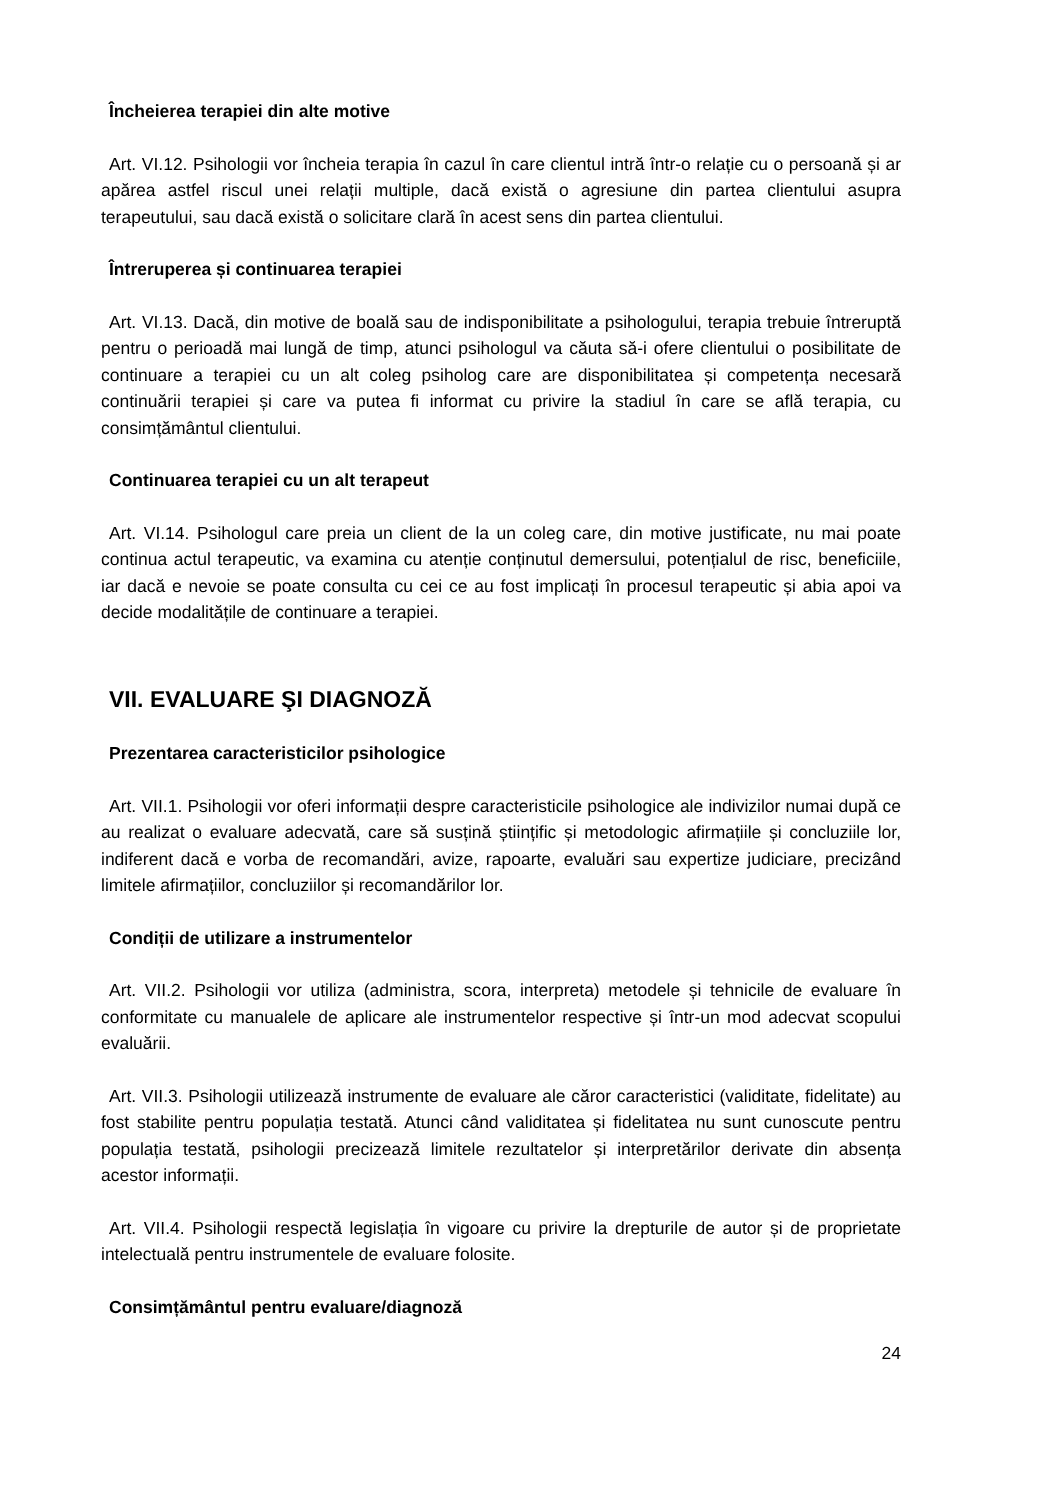Încheierea terapiei din alte motive
Art. VI.12. Psihologii vor încheia terapia în cazul în care clientul intră într-o relație cu o persoană și ar apărea astfel riscul unei relații multiple, dacă există o agresiune din partea clientului asupra terapeutului, sau dacă există o solicitare clară în acest sens din partea clientului.
Întreruperea și continuarea terapiei
Art. VI.13. Dacă, din motive de boală sau de indisponibilitate a psihologului, terapia trebuie întreruptă pentru o perioadă mai lungă de timp, atunci psihologul va căuta să-i ofere clientului o posibilitate de continuare a terapiei cu un alt coleg psiholog care are disponibilitatea și competența necesară continuării terapiei și care va putea fi informat cu privire la stadiul în care se află terapia, cu consimțământul clientului.
Continuarea terapiei cu un alt terapeut
Art. VI.14. Psihologul care preia un client de la un coleg care, din motive justificate, nu mai poate continua actul terapeutic, va examina cu atenție conținutul demersului, potențialul de risc, beneficiile, iar dacă e nevoie se poate consulta cu cei ce au fost implicați în procesul terapeutic și abia apoi va decide modalitățile de continuare a terapiei.
VII. EVALUARE ŞI DIAGNOZĂ
Prezentarea caracteristicilor psihologice
Art. VII.1. Psihologii vor oferi informații despre caracteristicile psihologice ale indivizilor numai după ce au realizat o evaluare adecvată, care să susțină științific și metodologic afirmațiile și concluziile lor, indiferent dacă e vorba de recomandări, avize, rapoarte, evaluări sau expertize judiciare, precizând limitele afirmațiilor, concluziilor și recomandărilor lor.
Condiții de utilizare a instrumentelor
Art. VII.2. Psihologii vor utiliza (administra, scora, interpreta) metodele și tehnicile de evaluare în conformitate cu manualele de aplicare ale instrumentelor respective și într-un mod adecvat scopului evaluării.
Art. VII.3. Psihologii utilizează instrumente de evaluare ale căror caracteristici (validitate, fidelitate) au fost stabilite pentru populația testată. Atunci când validitatea și fidelitatea nu sunt cunoscute pentru populația testată, psihologii precizează limitele rezultatelor și interpretărilor derivate din absența acestor informații.
Art. VII.4. Psihologii respectă legislația în vigoare cu privire la drepturile de autor și de proprietate intelectuală pentru instrumentele de evaluare folosite.
Consimțământul pentru evaluare/diagnoză
24